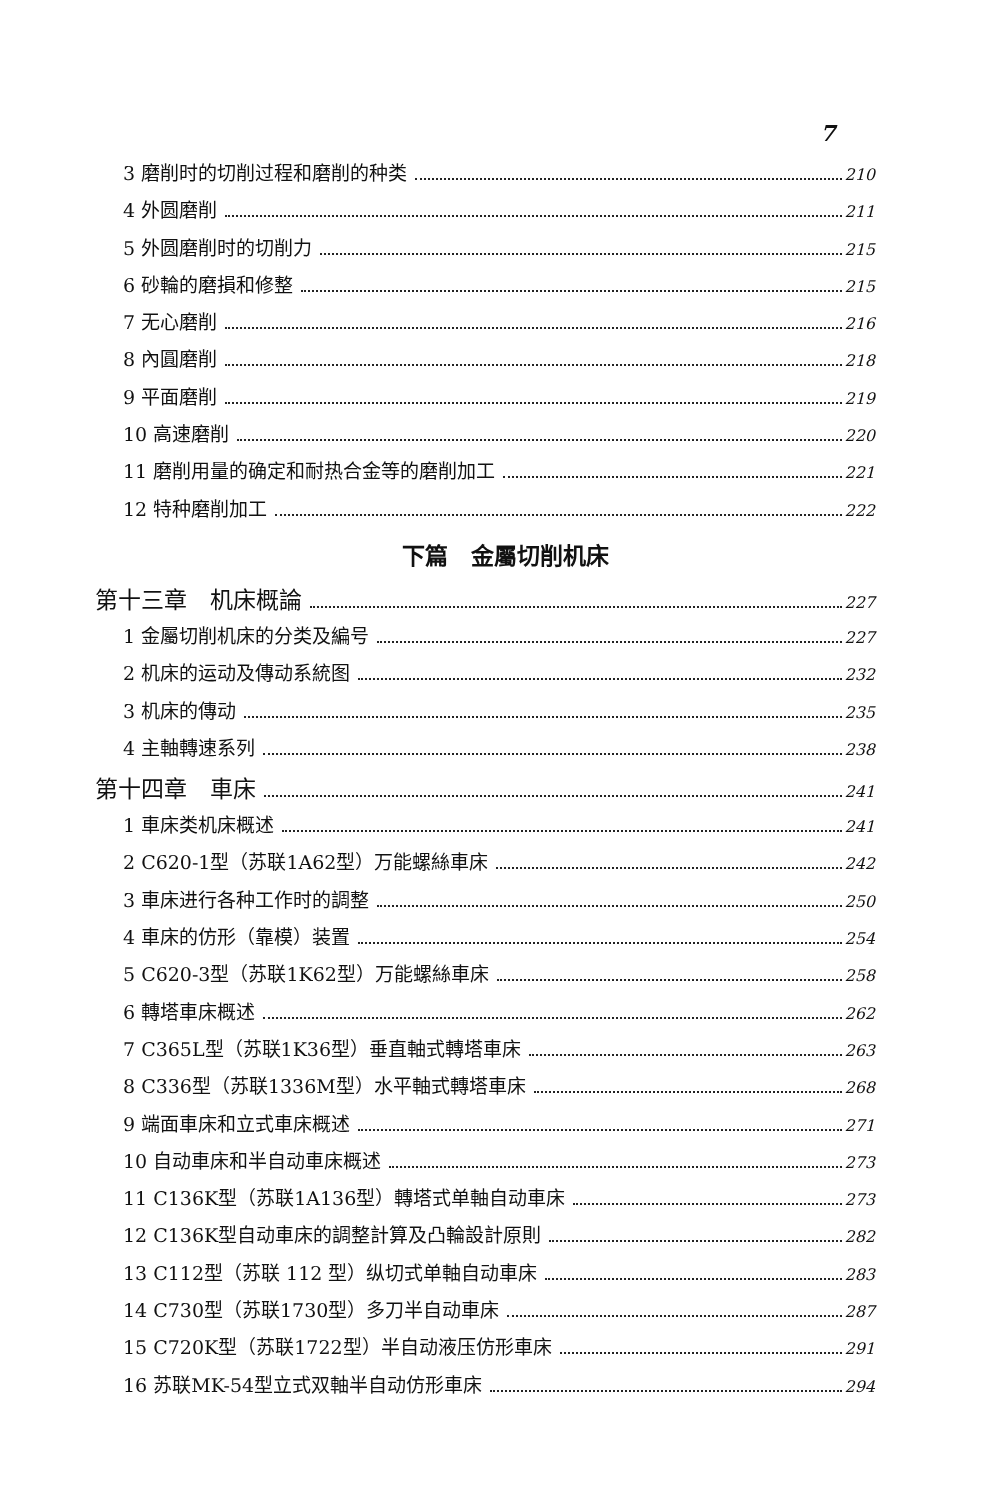7
3 磨削时的切削过程和磨削的种类 210
4 外圆磨削 211
5 外圆磨削时的切削力 215
6 砂輪的磨損和修整 215
7 无心磨削 216
8 內圓磨削 218
9 平面磨削 219
10 高速磨削 220
11 磨削用量的确定和耐热合金等的磨削加工 221
12 特种磨削加工 222
下篇　金屬切削机床
第十三章　机床概論 227
1 金屬切削机床的分类及編号 227
2 机床的运动及傳动系統图 232
3 机床的傳动 235
4 主軸轉速系列 238
第十四章　車床 241
1 車床类机床概述 241
2 C620-1型（苏联1A62型）万能螺絲車床 242
3 車床进行各种工作时的調整 250
4 車床的仿形（靠模）装置 254
5 C620-3型（苏联1K62型）万能螺絲車床 258
6 轉塔車床概述 262
7 C365L型（苏联1K36型）垂直軸式轉塔車床 263
8 C336型（苏联1336M型）水平軸式轉塔車床 268
9 端面車床和立式車床概述 271
10 自动車床和半自动車床概述 273
11 C136K型（苏联1A136型）轉塔式单軸自动車床 273
12 C136K型自动車床的調整計算及凸輪設計原則 282
13 C112型（苏联 112 型）纵切式单軸自动車床 283
14 C730型（苏联1730型）多刀半自动車床 287
15 C720K型（苏联1722型）半自动液压仿形車床 291
16 苏联MK-54型立式双軸半自动仿形車床 294